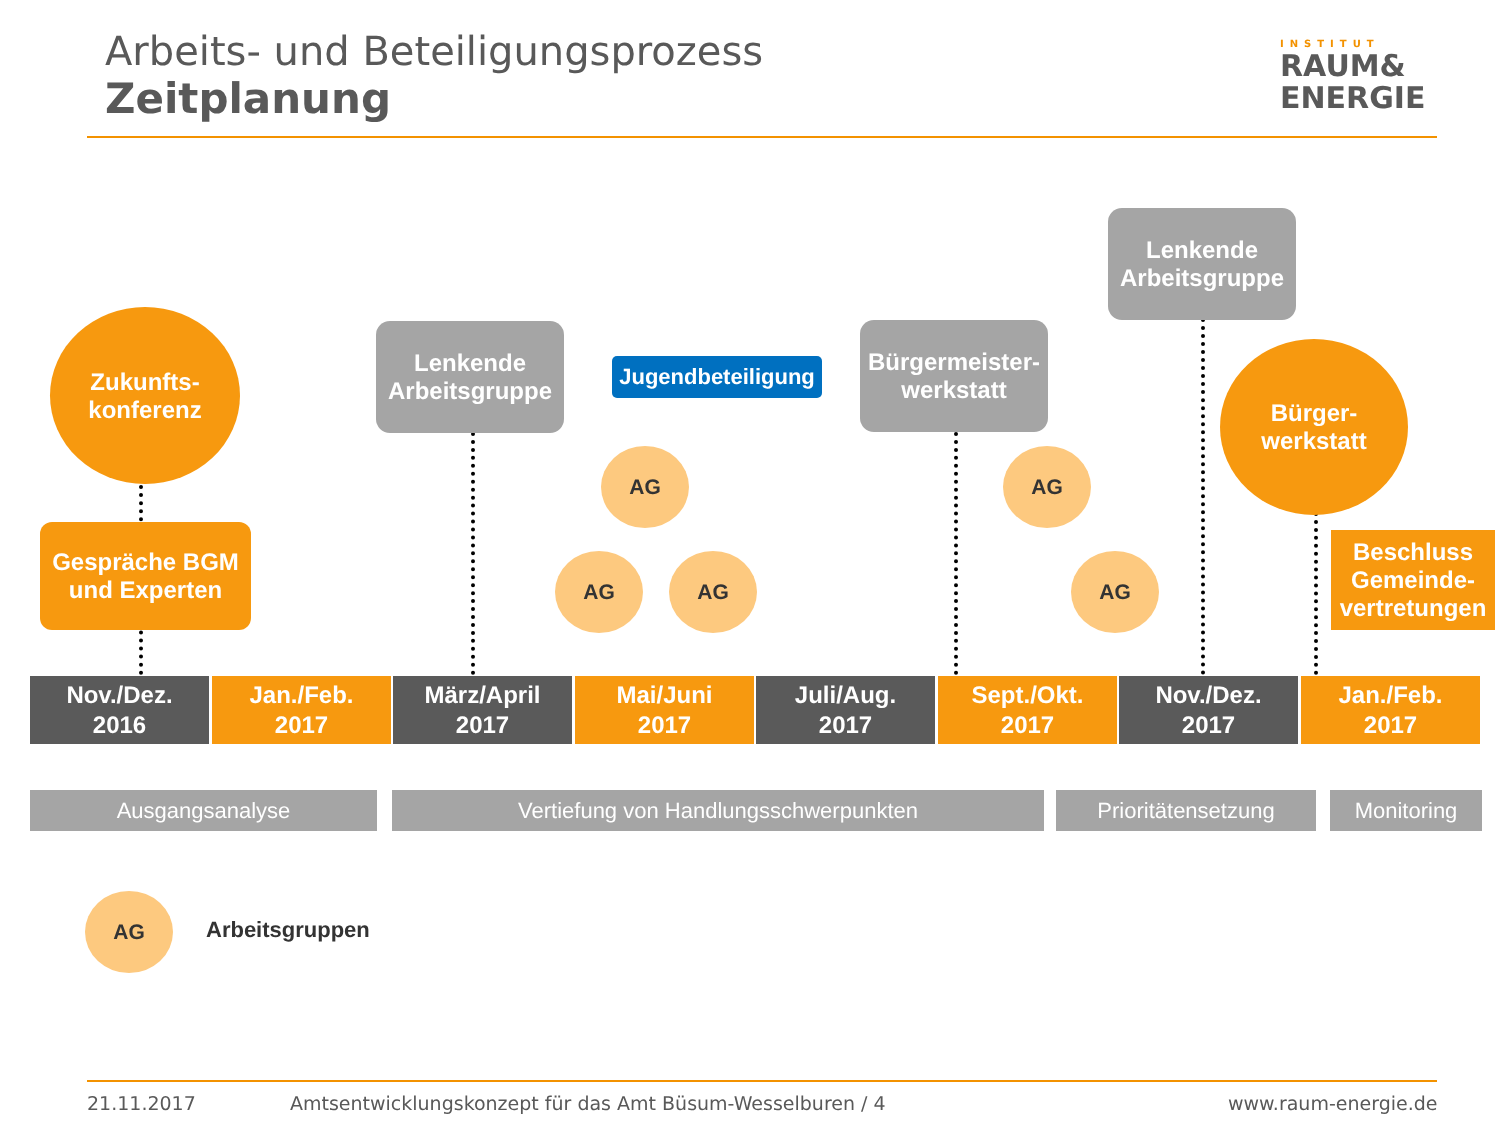Arbeits- und Beteiligungsprozess
Zeitplanung
INSTITUT
RAUM&
ENERGIE
Zukunfts-
konferenz
Gespräche BGM
und Experten
Lenkende
Arbeitsgruppe
Jugendbeteiligung
Bürgermeister-
werkstatt
Lenkende
Arbeitsgruppe
Bürger-
werkstatt
Beschluss
Gemeinde-
vertretungen
AG
AG AG
AG
AG
Nov./Dez.
2016
Jan./Feb.
2017
März/April
2017
Mai/Juni
2017
Juli/Aug.
2017
Sept./Okt.
2017
Nov./Dez.
2017
Jan./Feb.
2017
Ausgangsanalyse Vertiefung von Handlungsschwerpunkten Prioritätensetzung Monitoring
AG
Arbeitsgruppen
21.11.2017
Amtsentwicklungskonzept für das Amt Büsum-Wesselburen / 4
www.raum-energie.de